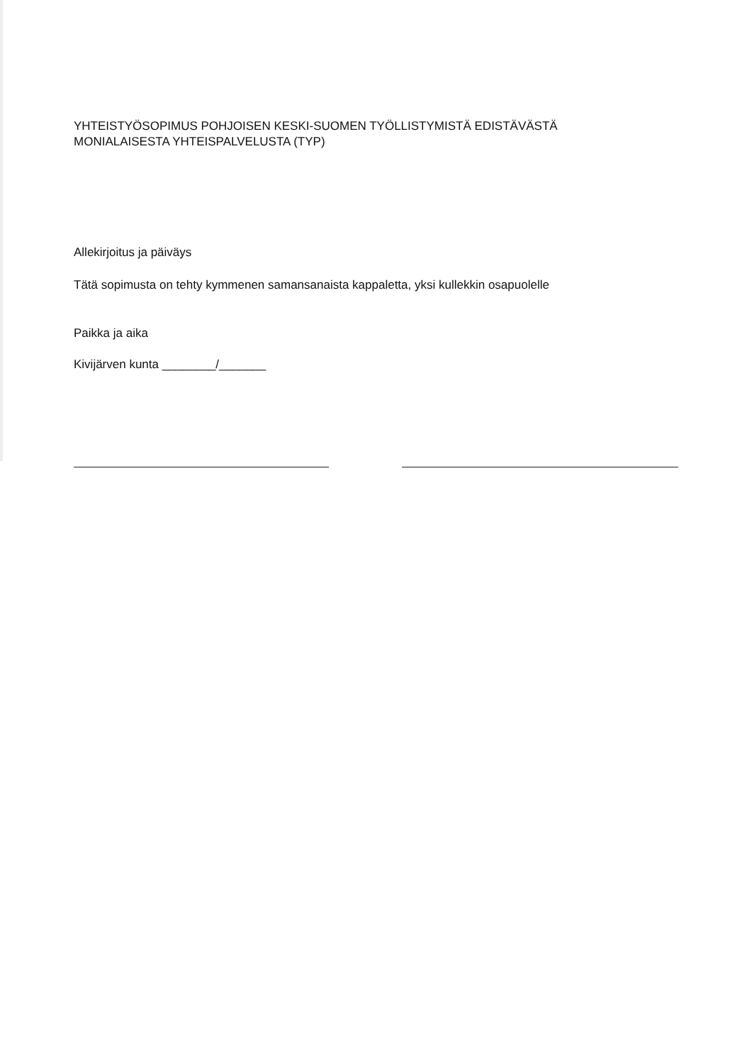YHTEISTYÖSOPIMUS POHJOISEN KESKI-SUOMEN TYÖLLISTYMISTÄ EDISTÄVÄSTÄ
MONIALAISESTA YHTEISPALVELUSTA (TYP)
Allekirjoitus ja päiväys
Tätä sopimusta on tehty kymmenen samansanaista kappaletta, yksi kullekkin osapuolelle
Paikka ja aika
Kivijärven kunta ________/_______